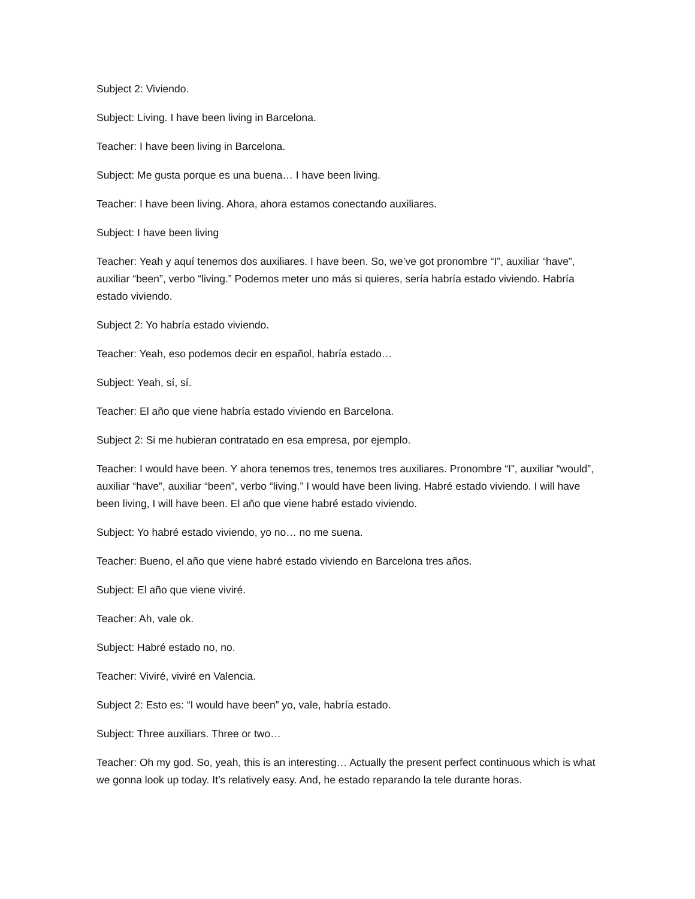Subject 2: Viviendo.
Subject: Living. I have been living in Barcelona.
Teacher: I have been living in Barcelona.
Subject: Me gusta porque es una buena… I have been living.
Teacher: I have been living. Ahora, ahora estamos conectando auxiliares.
Subject: I have been living
Teacher: Yeah y aquí tenemos dos auxiliares. I have been. So, we’ve got pronombre “I”, auxiliar “have”, auxiliar “been”, verbo “living.” Podemos meter uno más si quieres, sería habría estado viviendo. Habría estado viviendo.
Subject 2: Yo habría estado viviendo.
Teacher: Yeah, eso podemos decir en español, habría estado…
Subject: Yeah, sí, sí.
Teacher: El año que viene habría estado viviendo en Barcelona.
Subject 2: Si me hubieran contratado en esa empresa, por ejemplo.
Teacher: I would have been. Y ahora tenemos tres, tenemos tres auxiliares. Pronombre “I”, auxiliar “would”, auxiliar “have”, auxiliar “been”, verbo “living.” I would have been living. Habré estado viviendo. I will have been living, I will have been. El año que viene habré estado viviendo.
Subject: Yo habré estado viviendo, yo no… no me suena.
Teacher: Bueno, el año que viene habré estado viviendo en Barcelona tres años.
Subject: El año que viene viviré.
Teacher: Ah, vale ok.
Subject: Habré estado no, no.
Teacher: Viviré, viviré en Valencia.
Subject 2: Esto es: “I would have been” yo, vale, habría estado.
Subject: Three auxiliars. Three or two…
Teacher: Oh my god. So, yeah, this is an interesting… Actually the present perfect continuous which is what we gonna look up today. It’s relatively easy. And, he estado reparando la tele durante horas.